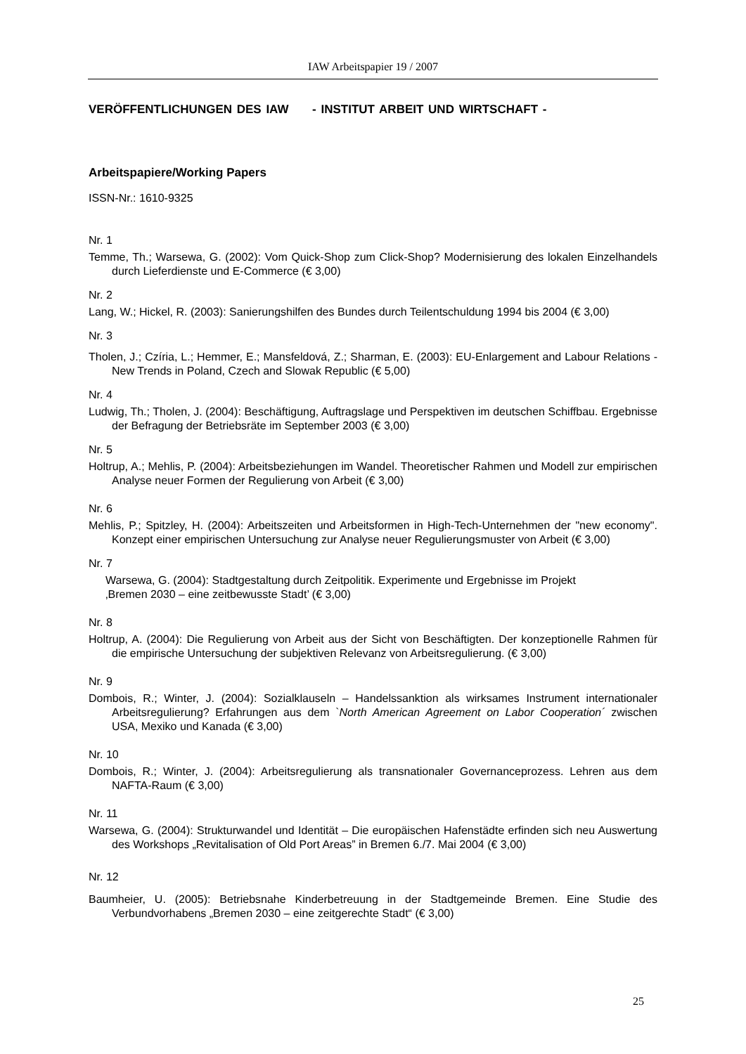IAW Arbeitspapier 19 / 2007
VERÖFFENTLICHUNGEN DES IAW - INSTITUT ARBEIT UND WIRTSCHAFT -
Arbeitspapiere/Working Papers
ISSN-Nr.: 1610-9325
Nr. 1
Temme, Th.; Warsewa, G. (2002): Vom Quick-Shop zum Click-Shop? Modernisierung des lokalen Einzelhandels durch Lieferdienste und E-Commerce (€ 3,00)
Nr. 2
Lang, W.; Hickel, R. (2003): Sanierungshilfen des Bundes durch Teilentschuldung 1994 bis 2004 (€ 3,00)
Nr. 3
Tholen, J.; Czíria, L.; Hemmer, E.; Mansfeldová, Z.; Sharman, E. (2003): EU-Enlargement and Labour Relations - New Trends in Poland, Czech and Slowak Republic (€ 5,00)
Nr. 4
Ludwig, Th.; Tholen, J. (2004): Beschäftigung, Auftragslage und Perspektiven im deutschen Schiffbau. Ergebnisse der Befragung der Betriebsräte im September 2003 (€ 3,00)
Nr. 5
Holtrup, A.; Mehlis, P. (2004): Arbeitsbeziehungen im Wandel. Theoretischer Rahmen und Modell zur empirischen Analyse neuer Formen der Regulierung von Arbeit (€ 3,00)
Nr. 6
Mehlis, P.; Spitzley, H. (2004): Arbeitszeiten und Arbeitsformen in High-Tech-Unternehmen der "new economy". Konzept einer empirischen Untersuchung zur Analyse neuer Regulierungsmuster von Arbeit (€ 3,00)
Nr. 7
Warsewa, G. (2004): Stadtgestaltung durch Zeitpolitik. Experimente und Ergebnisse im Projekt
‚Bremen 2030 – eine zeitbewusste Stadt’ (€ 3,00)
Nr. 8
Holtrup, A. (2004): Die Regulierung von Arbeit aus der Sicht von Beschäftigten. Der konzeptionelle Rahmen für die empirische Untersuchung der subjektiven Relevanz von Arbeitsregulierung. (€ 3,00)
Nr. 9
Dombois, R.; Winter, J. (2004): Sozialklauseln – Handelssanktion als wirksames Instrument internationaler Arbeitsregulierung? Erfahrungen aus dem `North American Agreement on Labor Cooperation´ zwischen USA, Mexiko und Kanada (€ 3,00)
Nr. 10
Dombois, R.; Winter, J. (2004): Arbeitsregulierung als transnationaler Governanceprozess. Lehren aus dem NAFTA-Raum (€ 3,00)
Nr. 11
Warsewa, G. (2004): Strukturwandel und Identität – Die europäischen Hafenstädte erfinden sich neu Auswertung des Workshops „Revitalisation of Old Port Areas” in Bremen 6./7. Mai 2004 (€ 3,00)
Nr. 12
Baumheier, U. (2005): Betriebsnahe Kinderbetreuung in der Stadtgemeinde Bremen. Eine Studie des Verbundvorhabens „Bremen 2030 – eine zeitgerechte Stadt“ (€ 3,00)
25